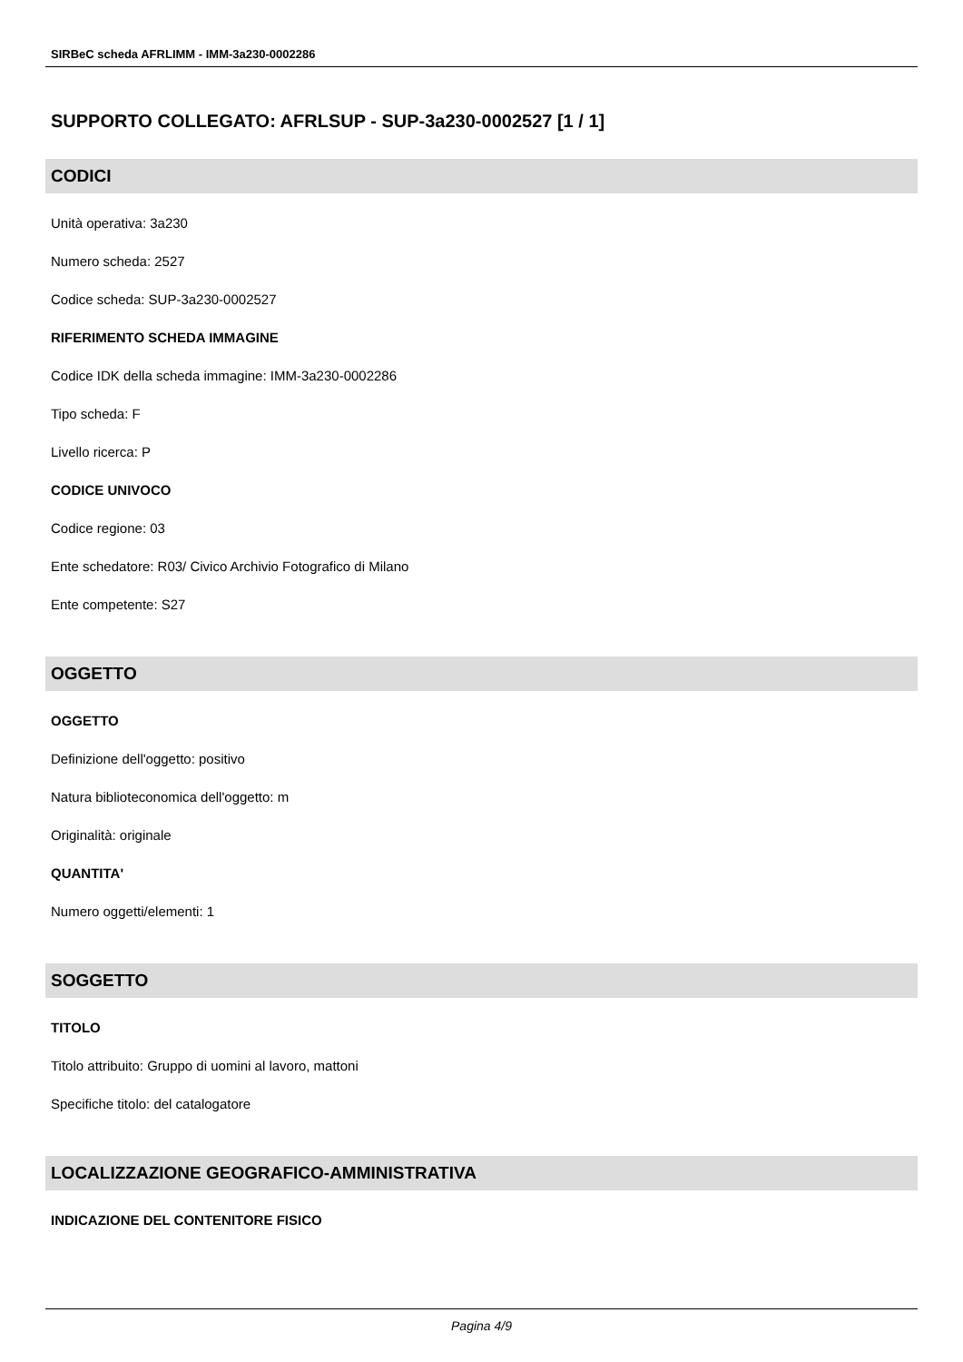SIRBeC scheda AFRLIMM - IMM-3a230-0002286
SUPPORTO COLLEGATO: AFRLSUP - SUP-3a230-0002527 [1 / 1]
CODICI
Unità operativa: 3a230
Numero scheda: 2527
Codice scheda: SUP-3a230-0002527
RIFERIMENTO SCHEDA IMMAGINE
Codice IDK della scheda immagine: IMM-3a230-0002286
Tipo scheda: F
Livello ricerca: P
CODICE UNIVOCO
Codice regione: 03
Ente schedatore: R03/ Civico Archivio Fotografico di Milano
Ente competente: S27
OGGETTO
OGGETTO
Definizione dell'oggetto: positivo
Natura biblioteconomica dell'oggetto: m
Originalità: originale
QUANTITA'
Numero oggetti/elementi: 1
SOGGETTO
TITOLO
Titolo attribuito: Gruppo di uomini al lavoro, mattoni
Specifiche titolo: del catalogatore
LOCALIZZAZIONE GEOGRAFICO-AMMINISTRATIVA
INDICAZIONE DEL CONTENITORE FISICO
Pagina 4/9